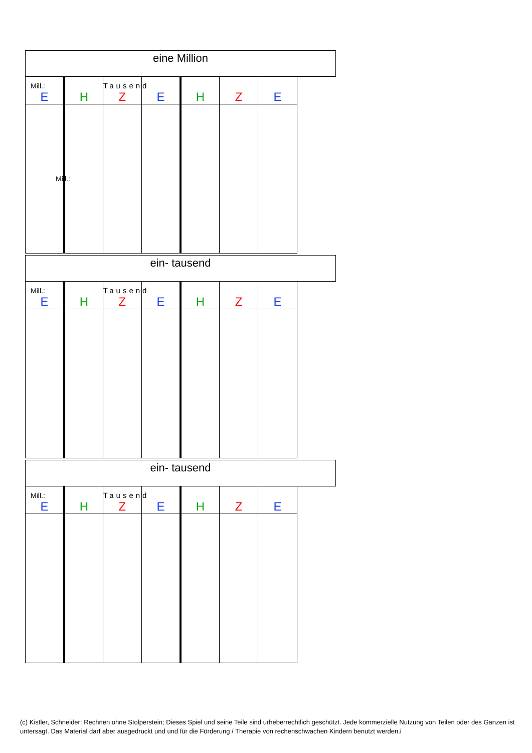| eine Million | | | | | | |
| --- | --- | --- | --- | --- | --- | --- |
| Mill.: E | H | Tausend Z | E | H | Z | E |
| Mill.: | | | | | | |
| ein- tausend | | | | | | |
| --- | --- | --- | --- | --- | --- | --- |
| Mill.: E | H | Tausend Z | E | H | Z | E |
| ein- tausend | | | | | | |
| --- | --- | --- | --- | --- | --- | --- |
| Mill.: E | H | Tausend Z | E | H | Z | E |
(c) Kistler, Schneider: Rechnen ohne Stolperstein; Dieses Spiel und seine Teile sind urheberrechtlich geschützt. Jede kommerzielle Nutzung von Teilen oder des Ganzen ist untersagt. Das Material darf aber ausgedruckt und und für die Förderung / Therapie von rechenschwachen Kindern benutzt werden.i